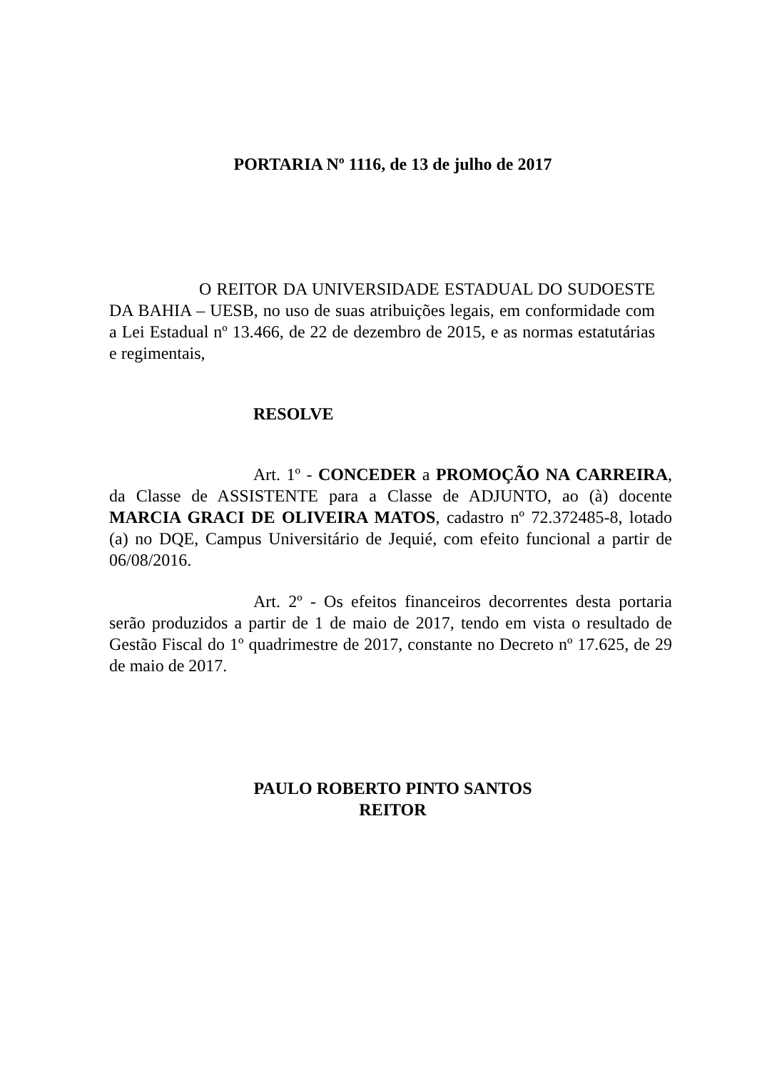PORTARIA Nº 1116, de 13 de julho de 2017
O REITOR DA UNIVERSIDADE ESTADUAL DO SUDOESTE DA BAHIA – UESB, no uso de suas atribuições legais, em conformidade com a Lei Estadual nº 13.466, de 22 de dezembro de 2015, e as normas estatutárias e regimentais,
RESOLVE
Art. 1º - CONCEDER a PROMOÇÃO NA CARREIRA, da Classe de ASSISTENTE para a Classe de ADJUNTO, ao (à) docente MARCIA GRACI DE OLIVEIRA MATOS, cadastro nº 72.372485-8, lotado (a) no DQE, Campus Universitário de Jequié, com efeito funcional a partir de 06/08/2016.
Art. 2º - Os efeitos financeiros decorrentes desta portaria serão produzidos a partir de 1 de maio de 2017, tendo em vista o resultado de Gestão Fiscal do 1º quadrimestre de 2017, constante no Decreto nº 17.625, de 29 de maio de 2017.
PAULO ROBERTO PINTO SANTOS
REITOR